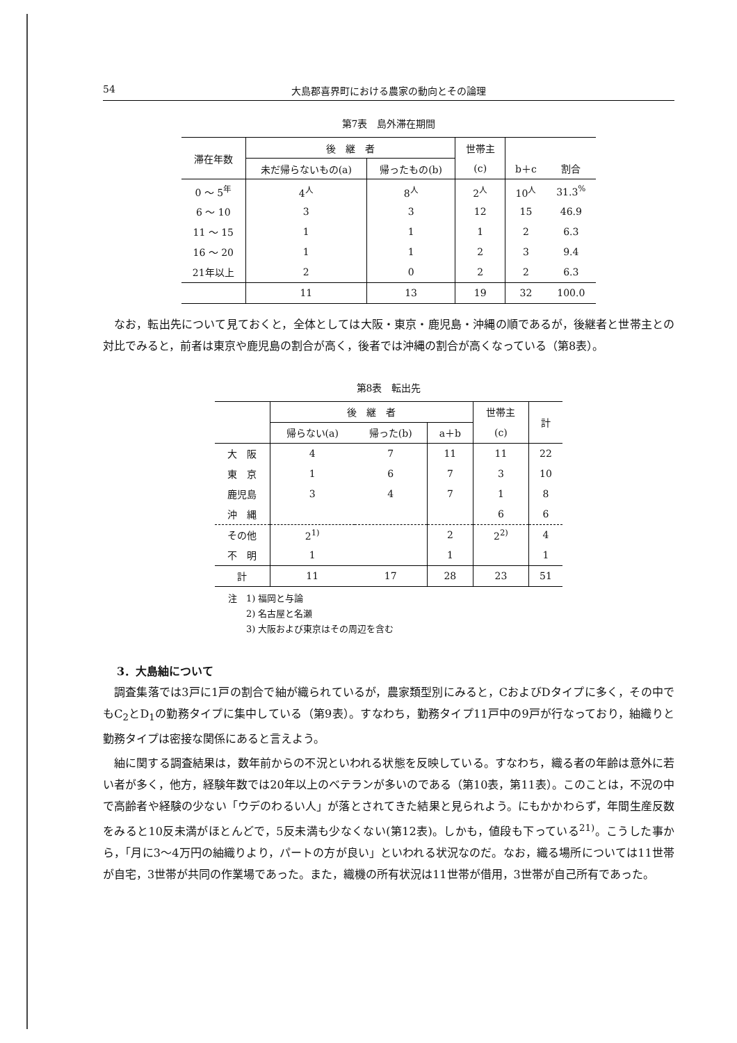54 大島郡喜界町における農家の動向とその論理
第7表　島外滞在期間
| 滞在年数 | 後 継 者 | | 世帯主 | | |
| --- | --- | --- | --- | --- | --- |
| | 未だ帰らないもの(a) | 帰ったもの(b) | (c) | b＋c | 割合 |
| 0 ～ 5<sup>年</sup> | 4<sup>人</sup> | 8<sup>人</sup> | 2<sup>人</sup> | 10<sup>人</sup> | 31.3<sup>%</sup> |
| 6 ～ 10 | 3 | 3 | 12 | 15 | 46.9 |
| 11 ～ 15 | 1 | 1 | 1 | 2 | 6.3 |
| 16 ～ 20 | 1 | 1 | 2 | 3 | 9.4 |
| 21年以上 | 2 | 0 | 2 | 2 | 6.3 |
| | 11 | 13 | 19 | 32 | 100.0 |
なお，転出先について見ておくと，全体としては大阪・東京・鹿児島・沖縄の順であるが，後継者と世帯主との対比でみると，前者は東京や鹿児島の割合が高く，後者では沖縄の割合が高くなっている（第8表）。
第8表　転出先
| | 後 継 者 | | | 世帯主 | 計 |
| --- | --- | --- | --- | --- | --- |
| | 帰らない(a) | 帰った(b) | a＋b | (c) | |
| 大 阪 | 4 | 7 | 11 | 11 | 22 |
| 東 京 | 1 | 6 | 7 | 3 | 10 |
| 鹿児島 | 3 | 4 | 7 | 1 | 8 |
| 沖 縄 | | | | 6 | 6 |
| その他 | 2<sup>1)</sup> | | 2 | 2<sup>2)</sup> | 4 |
| 不 明 | 1 | | 1 | | 1 |
| 計 | 11 | 17 | 28 | 23 | 51 |
注　1) 福岡と与論
　　2) 名古屋と名瀬
　　3) 大阪および東京はその周辺を含む
3．大島紬について
調査集落では3戸に1戸の割合で紬が織られているが，農家類型別にみると，CおよびDタイプに多く，その中でもC<sub>2</sub>とD<sub>1</sub>の勤務タイプに集中している（第9表）。すなわち，勤務タイプ11戸中の9戸が行なっており，紬織りと勤務タイプは密接な関係にあると言えよう。
紬に関する調査結果は，数年前からの不況といわれる状態を反映している。すなわち，織る者の年齢は意外に若い者が多く，他方，経験年数では20年以上のベテランが多いのである（第10表，第11表）。このことは，不況の中で高齢者や経験の少ない「ウデのわるい人」が落とされてきた結果と見られよう。にもかかわらず，年間生産反数をみると10反未満がほとんどで，5反未満も少なくない(第12表)。しかも，値段も下っている<sup>21)</sup>。こうした事から，「月に3～4万円の紬織りより，パートの方が良い」といわれる状況なのだ。なお，織る場所については11世帯が自宅，3世帯が共同の作業場であった。また，織機の所有状況は11世帯が借用，3世帯が自己所有であった。